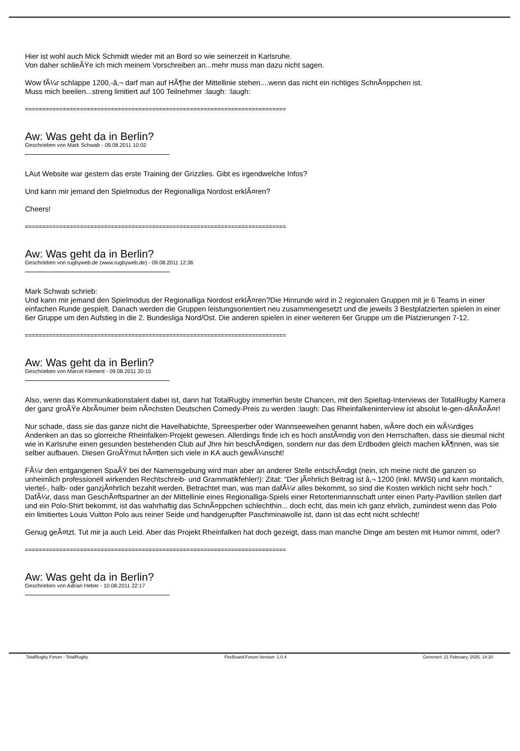Hier ist wohl auch Mick Schmidt wieder mit an Bord so wie seinerzeit in Karlsruhe.
Von daher schlieÃŸe ich mich meinem Vorschreiben an...mehr muss man dazu nicht sagen.
Wow fÃ¼r schlappe 1200,-â‚¬ darf man auf HÃ¶he der Mittellinie stehen....wenn das nicht ein richtiges SchnÃ¤ppchen ist.
Muss mich beeilen...streng limitiert auf 100 Teilnehmer :laugh: :laugh:
============================================================================
Aw: Was geht da in Berlin?
Geschrieben von Mark Schwab - 09.08.2011 10:02
LAut Website war gestern das erste Training der Grizzlies. Gibt es irgendwelche Infos?
Und kann mir jemand den Spielmodus der Regionalliga Nordost erklÃ¤ren?
Cheers!
============================================================================
Aw: Was geht da in Berlin?
Geschrieben von rugbyweb.de (www.rugbyweb.de) - 09.08.2011 12:36
Mark Schwab schrieb:
Und kann mir jemand den Spielmodus der Regionalliga Nordost erklÃ¤ren?Die Hinrunde wird in 2 regionalen Gruppen mit je 6 Teams in einer einfachen Runde gespielt. Danach werden die Gruppen leistungsorientiert neu zusammengesetzt und die jeweils 3 Bestplatzierten spielen in einer 6er Gruppe um den Aufstieg in die 2. Bundesliga Nord/Ost. Die anderen spielen in einer weiteren 6er Gruppe um die Platzierungen 7-12.
============================================================================
Aw: Was geht da in Berlin?
Geschrieben von Marcel Klement - 09.08.2011 20:15
Also, wenn das Kommunikationstalent dabei ist, dann hat TotalRugby immerhin beste Chancen, mit den Spieltag-Interviews der TotalRugby Kamera der ganz groÃŸe AbrÃ¤umer beim nÃ¤chsten Deutschen Comedy-Preis zu werden :laugh: Das Rheinfalkeninterview ist absolut le-gen-dÃ¤Ã¤Ã¤r!
Nur schade, dass sie das ganze nicht die Havelhabichte, Spreesperber oder Wannseeweihen genannt haben, wÃ¤re doch ein wÃ¼rdiges Andenken an das so glorreiche Rheinfalken-Projekt gewesen. Allerdings finde ich es hoch anstÃ¤ndig von den Herrschaften, dass sie diesmal nicht wie in Karlsruhe einen gesunden bestehenden Club auf Jhre hin beschÃ¤digen, sondern nur das dem Erdboden gleich machen kÃ¶nnen, was sie selber aufbauen. Diesen GroÃŸmut hÃ¤tten sich viele in KA auch gewÃ¼nscht!
FÃ¼r den entgangenen SpaÃŸ bei der Namensgebung wird man aber an anderer Stelle entschÃ¤digt (nein, ich meine nicht die ganzen so unheimlich professionell wirkenden Rechtschreib- und Grammatikfehler!): Zitat: "Der jÃ¤hrlich Beitrag ist â‚¬ 1200 (inkl. MWSt) und kann montalich, viertel-, halb- oder ganzjÃ¤hrlich bezahlt werden. Betrachtet man, was man dafÃ¼r alles bekommt, so sind die Kosten wirklich nicht sehr hoch." DafÃ¼r, dass man GeschÃ¤ftspartner an der Mittellinie eines Regionalliga-Spiels einer Retortenmannschaft unter einen Party-Pavillion stellen darf und ein Polo-Shirt bekommt, ist das wahrhaftig das SchnÃ¤ppchen schlechthin... doch echt, das mein ich ganz ehrlich, zumindest wenn das Polo ein limitiertes Louis Vuitton Polo aus reiner Seide und handgerupfter Paschminawolle ist, dann ist das echt nicht schlecht!
Genug geÃ¤tzt. Tut mir ja auch Leid. Aber das Projekt Rheinfalken hat doch gezeigt, dass man manche Dinge am besten mit Humor nimmt, oder?
============================================================================
Aw: Was geht da in Berlin?
Geschrieben von Adrian Heber - 10.08.2011 22:17
TotalRugby Forum - TotalRugby FireBoard-Forum-Version: 1.0.4 Generiert: 21 February, 2025, 14:20